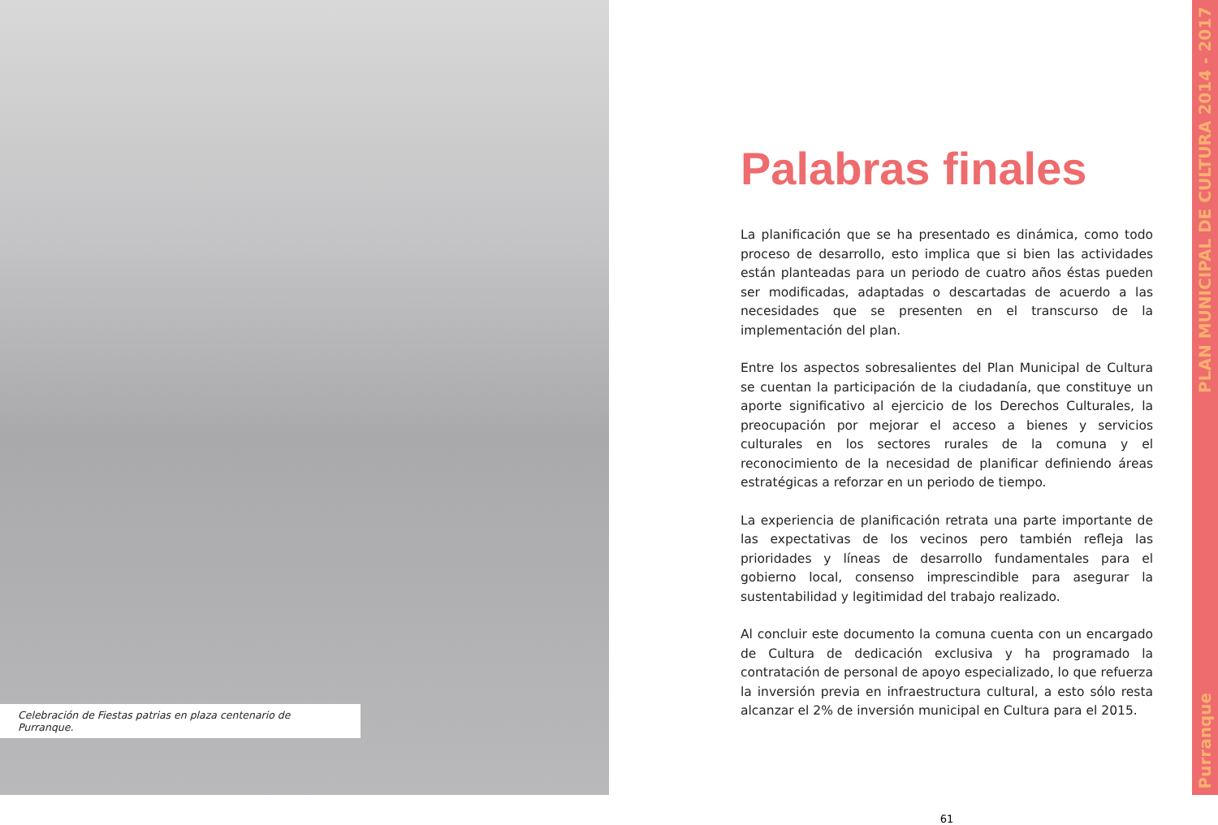Celebración de Fiestas patrias en plaza centenario de Purranque.
Palabras finales
La planificación que se ha presentado es dinámica, como todo proceso de desarrollo, esto implica que si bien las actividades están planteadas para un periodo de cuatro años éstas pueden ser modificadas, adaptadas o descartadas de acuerdo a las necesidades que se presenten en el transcurso de la implementación del plan.
Entre los aspectos sobresalientes del Plan Municipal de Cultura se cuentan la participación de la ciudadanía, que constituye un aporte significativo al ejercicio de los Derechos Culturales, la preocupación por mejorar el acceso a bienes y servicios culturales en los sectores rurales de la comuna y el reconocimiento de la necesidad de planificar definiendo áreas estratégicas a reforzar en un periodo de tiempo.
La experiencia de planificación retrata una parte importante de las expectativas de los vecinos pero también refleja las prioridades y líneas de desarrollo fundamentales para el gobierno local, consenso imprescindible para asegurar la sustentabilidad y legitimidad del trabajo realizado.
Al concluir este documento la comuna cuenta con un encargado de Cultura de dedicación exclusiva y ha programado la contratación de personal de apoyo especializado, lo que refuerza la inversión previa en infraestructura cultural, a esto sólo resta alcanzar el 2% de inversión municipal en Cultura para el 2015.
61
PLAN MUNICIPAL DE CULTURA 2014 - 2017
Purranque